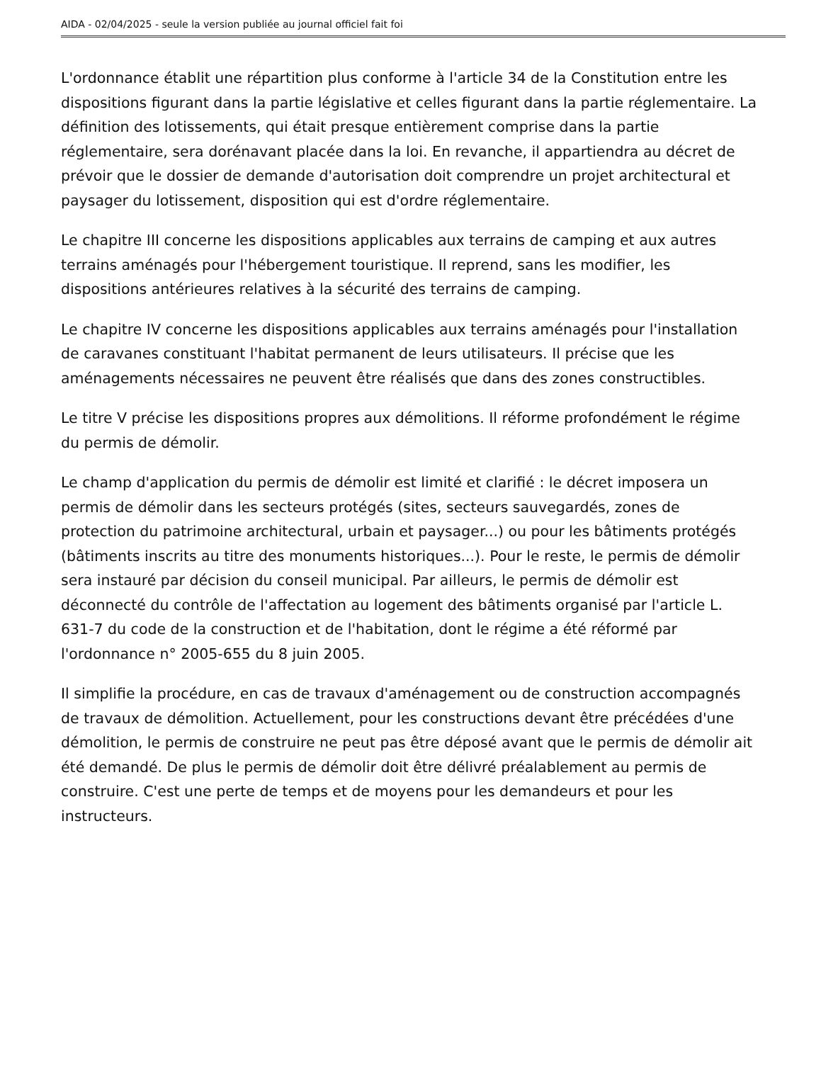AIDA - 02/04/2025 - seule la version publiée au journal officiel fait foi
L'ordonnance établit une répartition plus conforme à l'article 34 de la Constitution entre les dispositions figurant dans la partie législative et celles figurant dans la partie réglementaire. La définition des lotissements, qui était presque entièrement comprise dans la partie réglementaire, sera dorénavant placée dans la loi. En revanche, il appartiendra au décret de prévoir que le dossier de demande d'autorisation doit comprendre un projet architectural et paysager du lotissement, disposition qui est d'ordre réglementaire.
Le chapitre III concerne les dispositions applicables aux terrains de camping et aux autres terrains aménagés pour l'hébergement touristique. Il reprend, sans les modifier, les dispositions antérieures relatives à la sécurité des terrains de camping.
Le chapitre IV concerne les dispositions applicables aux terrains aménagés pour l'installation de caravanes constituant l'habitat permanent de leurs utilisateurs. Il précise que les aménagements nécessaires ne peuvent être réalisés que dans des zones constructibles.
Le titre V précise les dispositions propres aux démolitions. Il réforme profondément le régime du permis de démolir.
Le champ d'application du permis de démolir est limité et clarifié : le décret imposera un permis de démolir dans les secteurs protégés (sites, secteurs sauvegardés, zones de protection du patrimoine architectural, urbain et paysager...) ou pour les bâtiments protégés (bâtiments inscrits au titre des monuments historiques...). Pour le reste, le permis de démolir sera instauré par décision du conseil municipal. Par ailleurs, le permis de démolir est déconnecté du contrôle de l'affectation au logement des bâtiments organisé par l'article L. 631-7 du code de la construction et de l'habitation, dont le régime a été réformé par l'ordonnance n° 2005-655 du 8 juin 2005.
Il simplifie la procédure, en cas de travaux d'aménagement ou de construction accompagnés de travaux de démolition. Actuellement, pour les constructions devant être précédées d'une démolition, le permis de construire ne peut pas être déposé avant que le permis de démolir ait été demandé. De plus le permis de démolir doit être délivré préalablement au permis de construire. C'est une perte de temps et de moyens pour les demandeurs et pour les instructeurs.